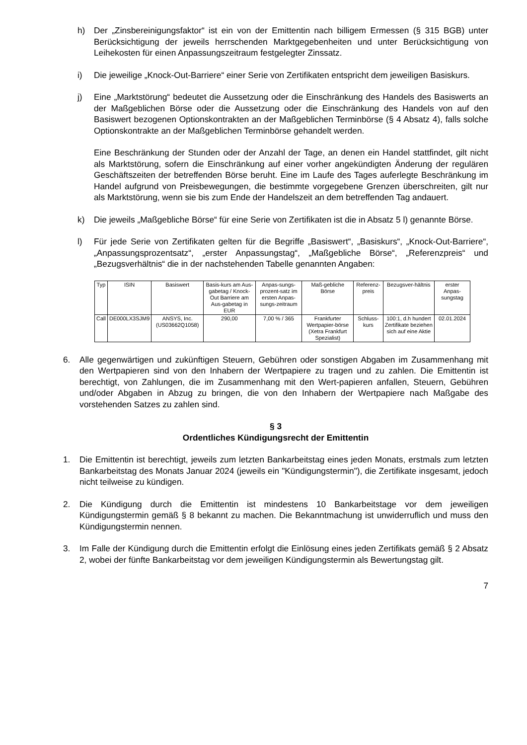h) Der „Zinsbereinigungsfaktor“ ist ein von der Emittentin nach billigem Ermessen (§ 315 BGB) unter Berücksichtigung der jeweils herrschenden Marktgegebenheiten und unter Berücksichtigung von Leihekosten für einen Anpassungszeitraum festgelegter Zinssatz.
i) Die jeweilige „Knock-Out-Barriere“ einer Serie von Zertifikaten entspricht dem jeweiligen Basiskurs.
j) Eine „Marktstörung“ bedeutet die Aussetzung oder die Einschränkung des Handels des Basiswerts an der Maßgeblichen Börse oder die Aussetzung oder die Einschränkung des Handels von auf den Basiswert bezogenen Optionskontrakten an der Maßgeblichen Terminbörse (§ 4 Absatz 4), falls solche Optionskontrakte an der Maßgeblichen Terminbörse gehandelt werden.
Eine Beschränkung der Stunden oder der Anzahl der Tage, an denen ein Handel stattfindet, gilt nicht als Marktstörung, sofern die Einschränkung auf einer vorher angekündigten Änderung der regulären Geschäftszeiten der betreffenden Börse beruht. Eine im Laufe des Tages auferlegte Beschränkung im Handel aufgrund von Preisbewegungen, die bestimmte vorgegebene Grenzen überschreiten, gilt nur als Marktstörung, wenn sie bis zum Ende der Handelszeit an dem betreffenden Tag andauert.
k) Die jeweils „Maßgebliche Börse“ für eine Serie von Zertifikaten ist die in Absatz 5 l) genannte Börse.
l) Für jede Serie von Zertifikaten gelten für die Begriffe „Basiswert“, „Basiskurs“, „Knock-Out-Barriere“, „Anpassungsprozentsatz“, „erster Anpassungstag“, „Maßgebliche Börse“, „Referenzpreis“ und „Bezugsverhältnis“ die in der nachstehenden Tabelle genannten Angaben:
| Typ | ISIN | Basiswert | Basis-kurs am Aus-gabetag / Knock-Out Barriere am Aus-gabetag in EUR | Anpas-sungs-prozent-satz im ersten Anpas-sungs-zeitraum | Maß-gebliche Börse | Referenz-preis | Bezugsver-hältnis | erster Anpas-sungstag |
| --- | --- | --- | --- | --- | --- | --- | --- | --- |
| Call | DE000LX3SJM9 | ANSYS, Inc. (US03662Q1058) | 290,00 | 7,00 % / 365 | Frankfurter Wertpapier-börse (Xetra Frankfurt Spezialist) | Schluss-kurs | 100:1, d.h hundert Zertifikate beziehen sich auf eine Aktie | 02.01.2024 |
6. Alle gegenwärtigen und zukünftigen Steuern, Gebühren oder sonstigen Abgaben im Zusammenhang mit den Wertpapieren sind von den Inhabern der Wertpapiere zu tragen und zu zahlen. Die Emittentin ist berechtigt, von Zahlungen, die im Zusammenhang mit den Wert-papieren anfallen, Steuern, Gebühren und/oder Abgaben in Abzug zu bringen, die von den Inhabern der Wertpapiere nach Maßgabe des vorstehenden Satzes zu zahlen sind.
§ 3
Ordentliches Kündigungsrecht der Emittentin
1. Die Emittentin ist berechtigt, jeweils zum letzten Bankarbeitstag eines jeden Monats, erstmals zum letzten Bankarbeitstag des Monats Januar 2024 (jeweils ein "Kündigungstermin"), die Zertifikate insgesamt, jedoch nicht teilweise zu kündigen.
2. Die Kündigung durch die Emittentin ist mindestens 10 Bankarbeitstage vor dem jeweiligen Kündigungstermin gemäß § 8 bekannt zu machen. Die Bekanntmachung ist unwiderruflich und muss den Kündigungstermin nennen.
3. Im Falle der Kündigung durch die Emittentin erfolgt die Einlösung eines jeden Zertifikats gemäß § 2 Absatz 2, wobei der fünfte Bankarbeitstag vor dem jeweiligen Kündigungstermin als Bewertungstag gilt.
7